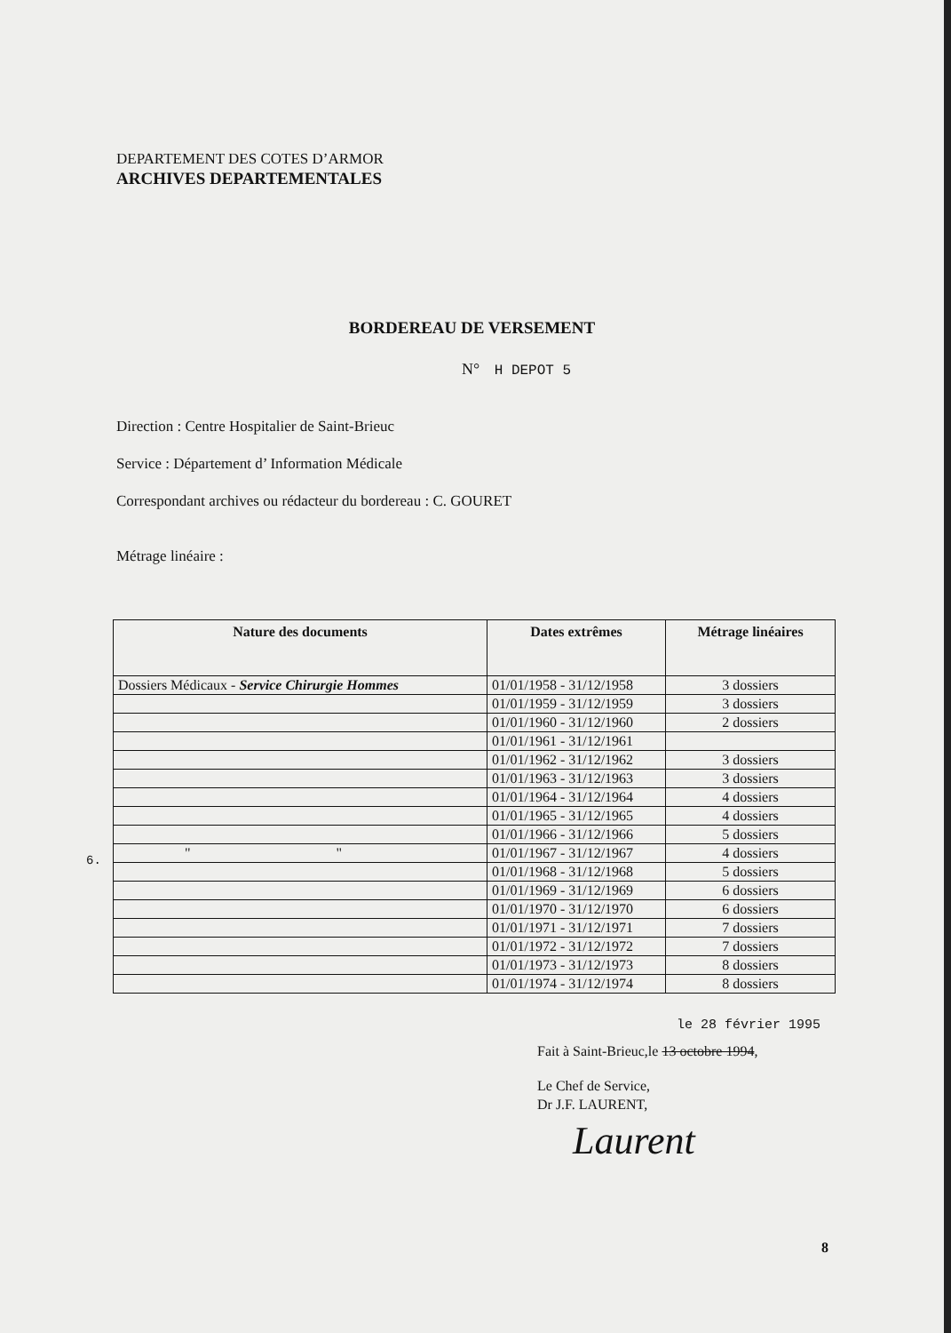DEPARTEMENT DES COTES D’ARMOR
ARCHIVES DEPARTEMENTALES
BORDEREAU DE VERSEMENT
N° H DEPOT 5
Direction : Centre Hospitalier de Saint-Brieuc
Service : Département d’ Information Médicale
Correspondant archives ou rédacteur du bordereau : C. GOURET
Métrage linéaire :
6.
| Nature des documents | Dates extrêmes | Métrage linéaires |
| --- | --- | --- |
| Dossiers Médicaux - Service Chirurgie Hommes | 01/01/1958 - 31/12/1958 | 3 dossiers |
| | 01/01/1959 - 31/12/1959 | 3 dossiers |
| | 01/01/1960 - 31/12/1960 | 2 dossiers |
| | 01/01/1961 - 31/12/1961 | |
| | 01/01/1962 - 31/12/1962 | 3 dossiers |
| | 01/01/1963 - 31/12/1963 | 3 dossiers |
| | 01/01/1964 - 31/12/1964 | 4 dossiers |
| | 01/01/1965 - 31/12/1965 | 4 dossiers |
| | 01/01/1966 - 31/12/1966 | 5 dossiers |
| " " | 01/01/1967 - 31/12/1967 | 4 dossiers |
| | 01/01/1968 - 31/12/1968 | 5 dossiers |
| | 01/01/1969 - 31/12/1969 | 6 dossiers |
| | 01/01/1970 - 31/12/1970 | 6 dossiers |
| | 01/01/1971 - 31/12/1971 | 7 dossiers |
| | 01/01/1972 - 31/12/1972 | 7 dossiers |
| | 01/01/1973 - 31/12/1973 | 8 dossiers |
| | 01/01/1974 - 31/12/1974 | 8 dossiers |
le 28 février 1995
Fait à Saint-Brieuc,le 13 octobre 1994,
Le Chef de Service,
Dr J.F. LAURENT,
Laurent
8